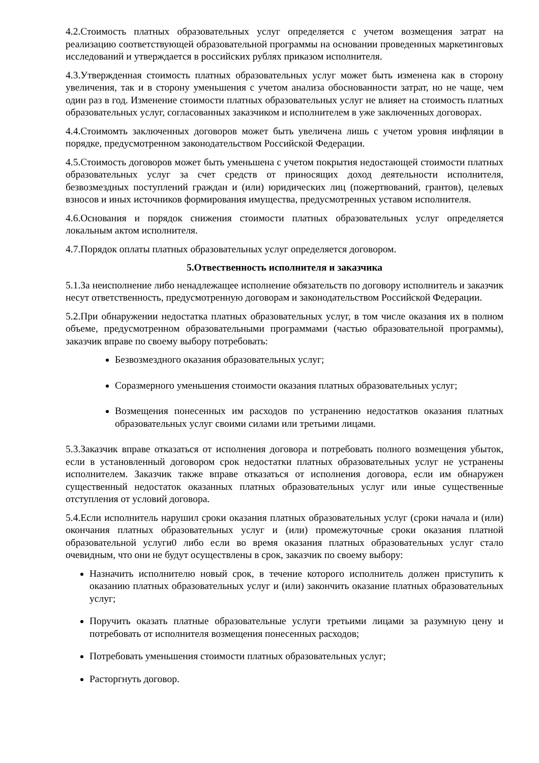4.2.Стоимость платных образовательных услуг определяется с учетом возмещения затрат на реализацию соответствующей образовательной программы на основании проведенных маркетинговых исследований и утверждается в российских рублях приказом исполнителя.
4.3.Утвержденная стоимость платных образовательных услуг может быть изменена как в сторону увеличения, так и в сторону уменьшения с учетом анализа обоснованности затрат, но не чаще, чем один раз в год. Изменение стоимости платных образовательных услуг не влияет на стоимость платных образовательных услуг, согласованных заказчиком и исполнителем в уже заключенных договорах.
4.4.Стоимомть заключенных договоров может быть увеличена лишь с учетом уровня инфляции в порядке, предусмотренном законодательством Российской Федерации.
4.5.Стоимость договоров может быть уменьшена с учетом покрытия недостающей стоимости платных образовательных услуг за счет средств от приносящих доход деятельности исполнителя, безвозмездных поступлений граждан и (или) юридических лиц (пожертвований, грантов), целевых взносов и иных источников формирования имущества, предусмотренных уставом исполнителя.
4.6.Основания и порядок снижения стоимости платных образовательных услуг определяется локальным актом исполнителя.
4.7.Порядок оплаты платных образовательных услуг определяется договором.
5.Отвественность исполнителя и заказчика
5.1.За неисполнение либо ненадлежащее исполнение обязательств по договору исполнитель и заказчик несут ответственность, предусмотренную договорам и законодательством Российской Федерации.
5.2.При обнаружении недостатка платных образовательных услуг, в том числе оказания их в полном объеме, предусмотренном образовательными программами (частью образовательной программы), заказчик вправе по своему выбору потребовать:
Безвозмездного оказания образовательных услуг;
Соразмерного уменьшения стоимости оказания платных образовательных услуг;
Возмещения понесенных им расходов по устранению недостатков оказания платных образовательных услуг своими силами или третьими лицами.
5.3.Заказчик вправе отказаться от исполнения договора и потребовать полного возмещения убыток, если в установленный договором срок недостатки платных образовательных услуг не устранены исполнителем. Заказчик также вправе отказаться от исполнения договора, если им обнаружен существенный недостаток оказанных платных образовательных услуг или иные существенные отступления от условий договора.
5.4.Если исполнитель нарушил сроки оказания платных образовательных услуг (сроки начала и (или) окончания платных образовательных услуг и (или) промежуточные сроки оказания платной образовательной услуги0 либо если во время оказания платных образовательных услуг стало очевидным, что они не будут осуществлены в срок, заказчик по своему выбору:
Назначить исполнителю новый срок, в течение которого исполнитель должен приступить к оказанию платных образовательных услуг и (или) закончить оказание платных образовательных услуг;
Поручить оказать платные образовательные услуги третьими лицами за разумную цену и потребовать от исполнителя возмещения понесенных расходов;
Потребовать уменьшения стоимости платных образовательных услуг;
Расторгнуть договор.